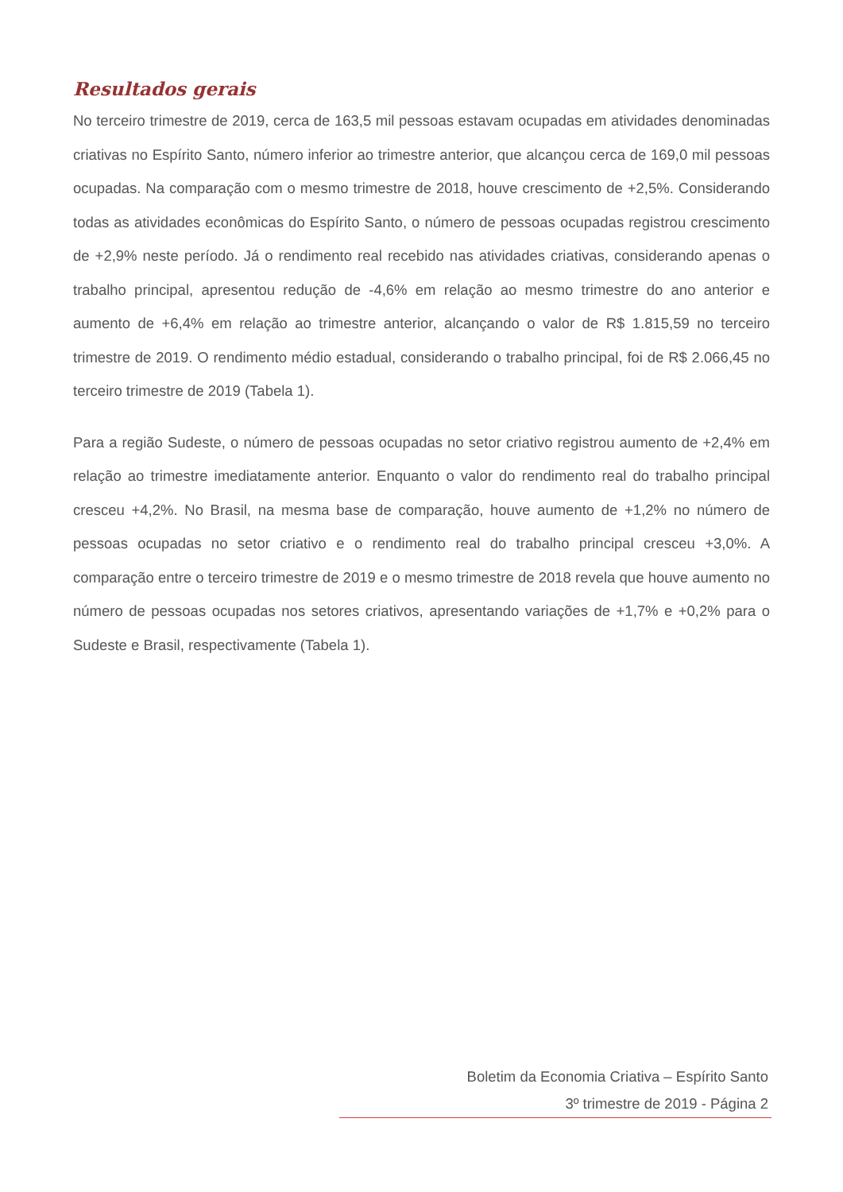Resultados gerais
No terceiro trimestre de 2019, cerca de 163,5 mil pessoas estavam ocupadas em atividades denominadas criativas no Espírito Santo, número inferior ao trimestre anterior, que alcançou cerca de 169,0 mil pessoas ocupadas. Na comparação com o mesmo trimestre de 2018, houve crescimento de +2,5%. Considerando todas as atividades econômicas do Espírito Santo, o número de pessoas ocupadas registrou crescimento de +2,9% neste período. Já o rendimento real recebido nas atividades criativas, considerando apenas o trabalho principal, apresentou redução de -4,6% em relação ao mesmo trimestre do ano anterior e aumento de +6,4% em relação ao trimestre anterior, alcançando o valor de R$ 1.815,59 no terceiro trimestre de 2019. O rendimento médio estadual, considerando o trabalho principal, foi de R$ 2.066,45 no terceiro trimestre de 2019 (Tabela 1).
Para a região Sudeste, o número de pessoas ocupadas no setor criativo registrou aumento de +2,4% em relação ao trimestre imediatamente anterior. Enquanto o valor do rendimento real do trabalho principal cresceu +4,2%. No Brasil, na mesma base de comparação, houve aumento de +1,2% no número de pessoas ocupadas no setor criativo e o rendimento real do trabalho principal cresceu +3,0%. A comparação entre o terceiro trimestre de 2019 e o mesmo trimestre de 2018 revela que houve aumento no número de pessoas ocupadas nos setores criativos, apresentando variações de +1,7% e +0,2% para o Sudeste e Brasil, respectivamente (Tabela 1).
Boletim da Economia Criativa – Espírito Santo
3º trimestre de 2019 - Página 2